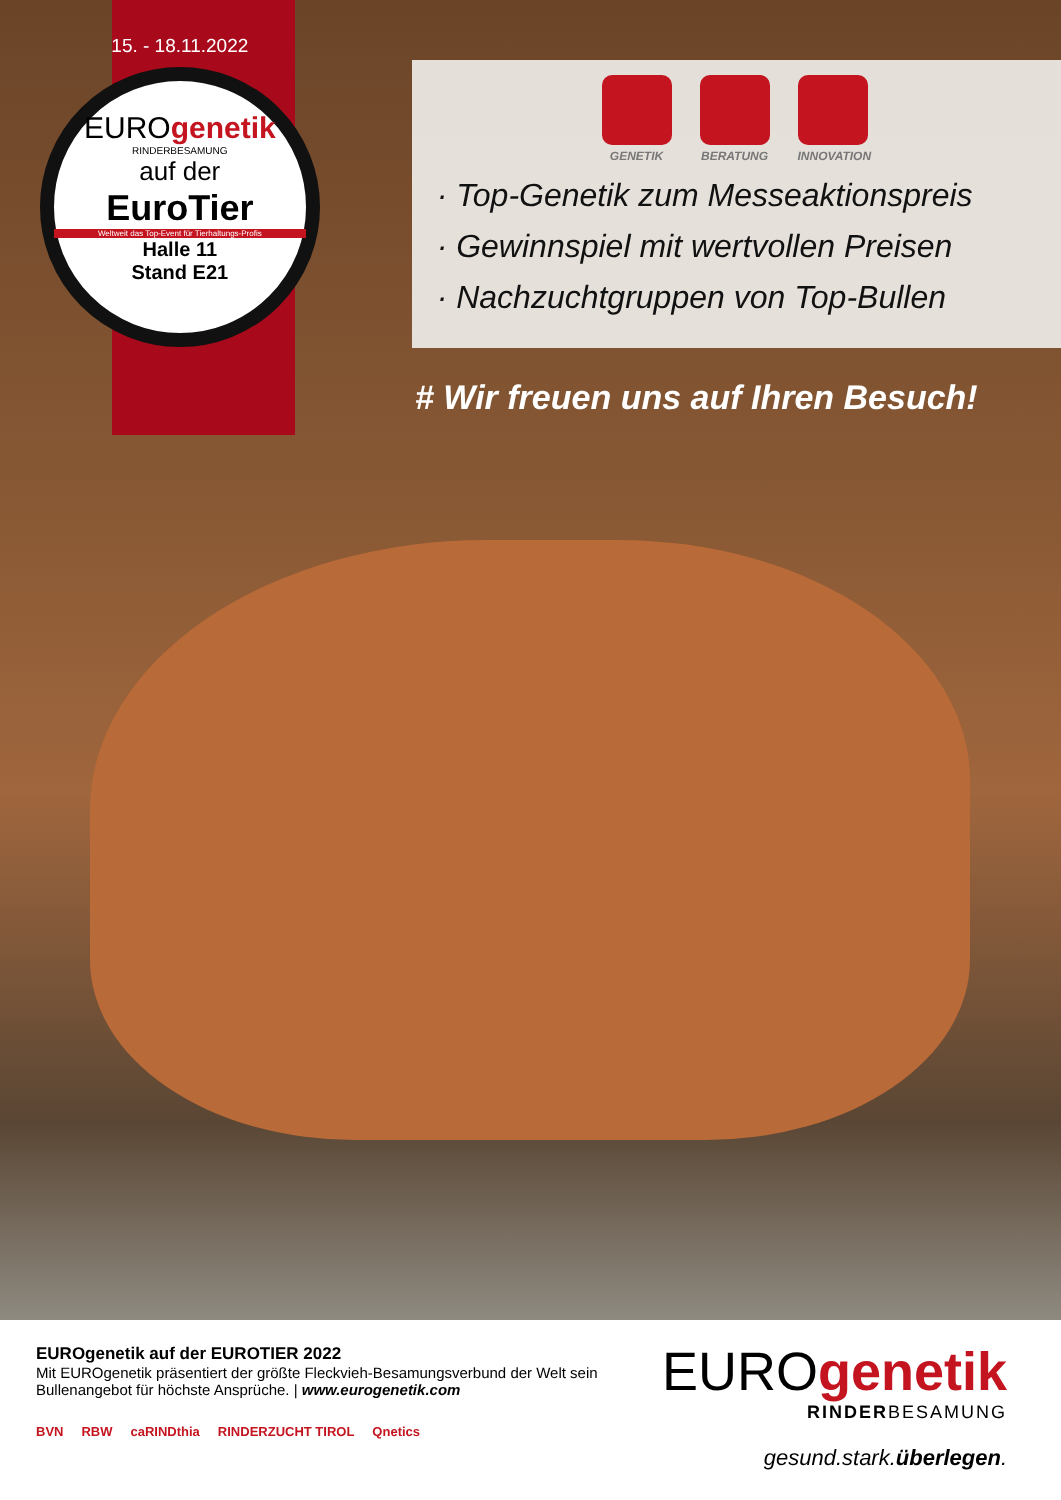15. - 18.11.2022
EUROgenetik
RINDERBESAMUNG
auf der
EuroTier
Weltweit das Top-Event für Tierhaltungs-Profis
Halle 11
Stand E21
GENETIK BERATUNG INNOVATION
· Top-Genetik zum Messeaktionspreis
· Gewinnspiel mit wertvollen Preisen
· Nachzuchtgruppen von Top-Bullen
# Wir freuen uns auf Ihren Besuch!
EUROgenetik auf der EUROTIER 2022
Mit EUROgenetik präsentiert der größte Fleckvieh-Besamungsverbund der Welt sein Bullenangebot für höchste Ansprüche. | www.eurogenetik.com
BVN RBW caRINDthia RINDERZUCHT TIROL Qnetics
EUROgenetik
RINDERBESAMUNG
gesund.stark.überlegen.